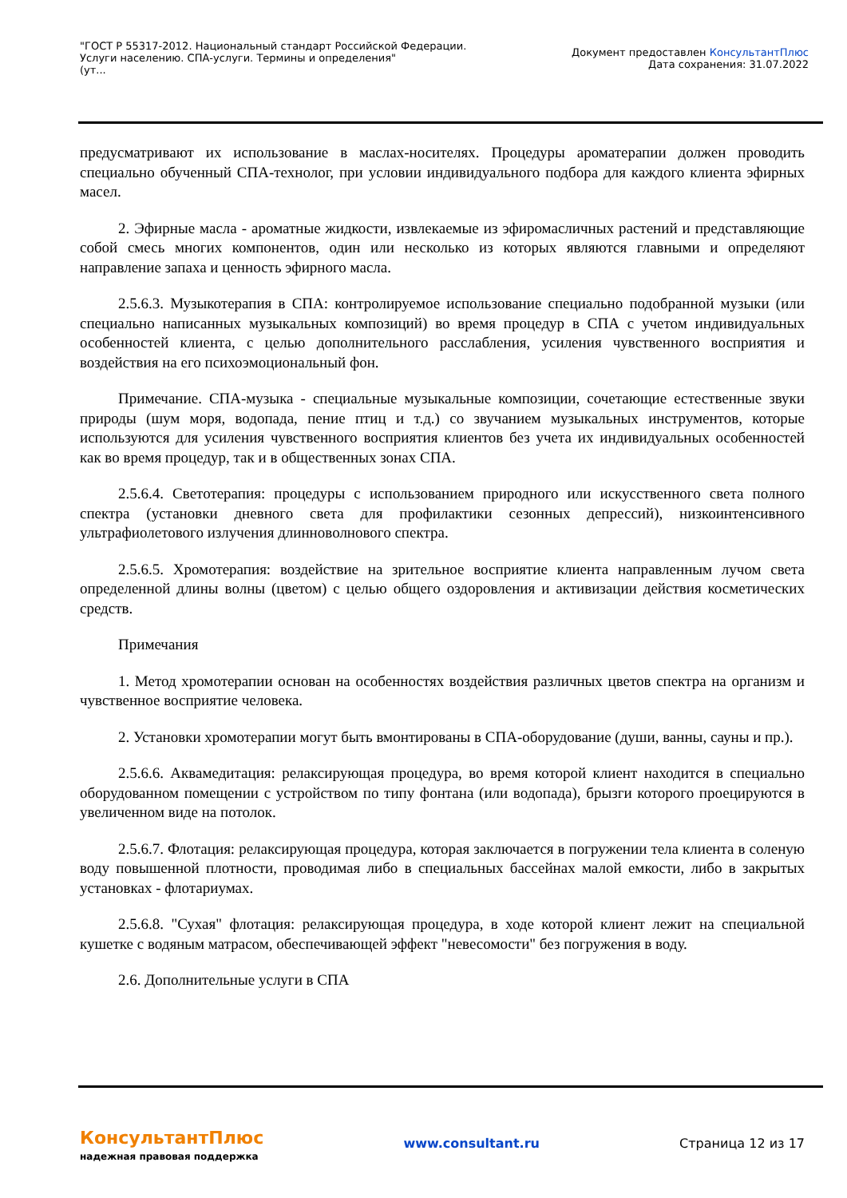"ГОСТ Р 55317-2012. Национальный стандарт Российской Федерации.
Услуги населению. СПА-услуги. Термины и определения"
(ут...
Документ предоставлен КонсультантПлюс
Дата сохранения: 31.07.2022
предусматривают их использование в маслах-носителях. Процедуры ароматерапии должен проводить специально обученный СПА-технолог, при условии индивидуального подбора для каждого клиента эфирных масел.
2. Эфирные масла - ароматные жидкости, извлекаемые из эфиромасличных растений и представляющие собой смесь многих компонентов, один или несколько из которых являются главными и определяют направление запаха и ценность эфирного масла.
2.5.6.3. Музыкотерапия в СПА: контролируемое использование специально подобранной музыки (или специально написанных музыкальных композиций) во время процедур в СПА с учетом индивидуальных особенностей клиента, с целью дополнительного расслабления, усиления чувственного восприятия и воздействия на его психоэмоциональный фон.
Примечание. СПА-музыка - специальные музыкальные композиции, сочетающие естественные звуки природы (шум моря, водопада, пение птиц и т.д.) со звучанием музыкальных инструментов, которые используются для усиления чувственного восприятия клиентов без учета их индивидуальных особенностей как во время процедур, так и в общественных зонах СПА.
2.5.6.4. Светотерапия: процедуры с использованием природного или искусственного света полного спектра (установки дневного света для профилактики сезонных депрессий), низкоинтенсивного ультрафиолетового излучения длинноволнового спектра.
2.5.6.5. Хромотерапия: воздействие на зрительное восприятие клиента направленным лучом света определенной длины волны (цветом) с целью общего оздоровления и активизации действия косметических средств.
Примечания
1. Метод хромотерапии основан на особенностях воздействия различных цветов спектра на организм и чувственное восприятие человека.
2. Установки хромотерапии могут быть вмонтированы в СПА-оборудование (души, ванны, сауны и пр.).
2.5.6.6. Аквамедитация: релаксирующая процедура, во время которой клиент находится в специально оборудованном помещении с устройством по типу фонтана (или водопада), брызги которого проецируются в увеличенном виде на потолок.
2.5.6.7. Флотация: релаксирующая процедура, которая заключается в погружении тела клиента в соленую воду повышенной плотности, проводимая либо в специальных бассейнах малой емкости, либо в закрытых установках - флотариумах.
2.5.6.8. "Сухая" флотация: релаксирующая процедура, в ходе которой клиент лежит на специальной кушетке с водяным матрасом, обеспечивающей эффект "невесомости" без погружения в воду.
2.6. Дополнительные услуги в СПА
КонсультантПлюс
надежная правовая поддержка
www.consultant.ru Страница 12 из 17